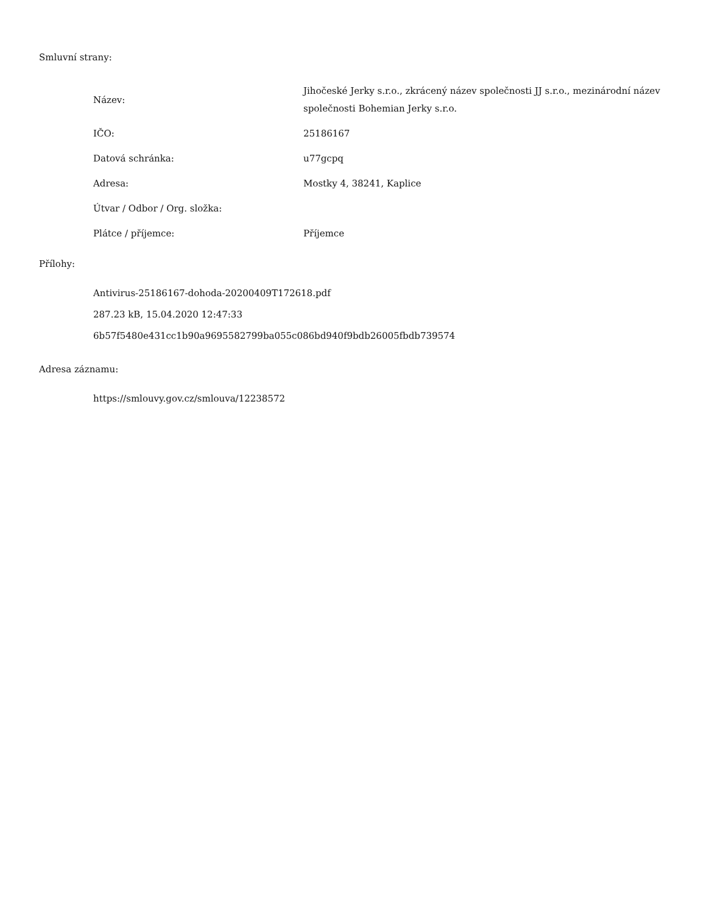Smluvní strany:
| Název: | Jihočeské Jerky s.r.o., zkrácený název společnosti JJ s.r.o., mezinárodní název společnosti Bohemian Jerky s.r.o. |
| IČO: | 25186167 |
| Datová schránka: | u77gcpq |
| Adresa: | Mostky 4, 38241, Kaplice |
| Útvar / Odbor / Org. složka: | |
| Plátce / příjemce: | Příjemce |
Přílohy:
Antivirus-25186167-dohoda-20200409T172618.pdf
287.23 kB, 15.04.2020 12:47:33
6b57f5480e431cc1b90a9695582799ba055c086bd940f9bdb26005fbdb739574
Adresa záznamu:
https://smlouvy.gov.cz/smlouva/12238572